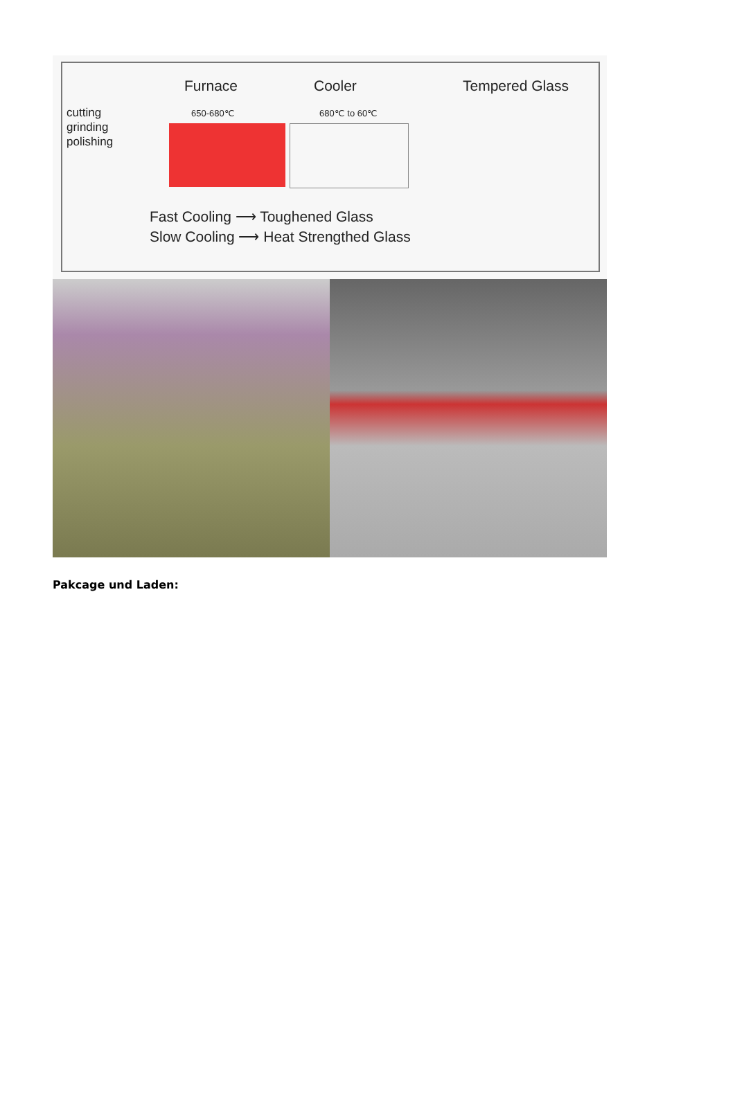Furnace Cooler Tempered Glass
cutting
grinding
polishing
650-680℃ 680℃ to 60℃
Fast Cooling ⟶ Toughened Glass
Slow Cooling ⟶ Heat Strengthed Glass
Pakcage und Laden: